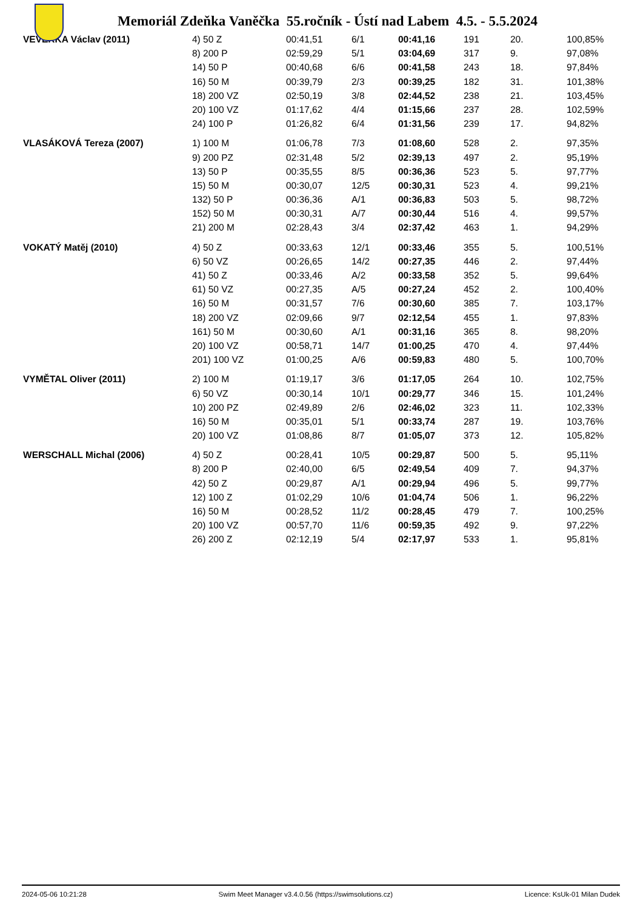Memoriál Zdeňka Vaněčka 55.ročník - Ústí nad Labem 4.5. - 5.5.2024
| VEVERKA Václav (2011) | 4) 50 Z | 00:41,51 | 6/1 | 00:41,16 | 191 | 20. | 100,85% |
| | 8) 200 P | 02:59,29 | 5/1 | 03:04,69 | 317 | 9. | 97,08% |
| | 14) 50 P | 00:40,68 | 6/6 | 00:41,58 | 243 | 18. | 97,84% |
| | 16) 50 M | 00:39,79 | 2/3 | 00:39,25 | 182 | 31. | 101,38% |
| | 18) 200 VZ | 02:50,19 | 3/8 | 02:44,52 | 238 | 21. | 103,45% |
| | 20) 100 VZ | 01:17,62 | 4/4 | 01:15,66 | 237 | 28. | 102,59% |
| | 24) 100 P | 01:26,82 | 6/4 | 01:31,56 | 239 | 17. | 94,82% |
| VLASÁKOVÁ Tereza (2007) | 1) 100 M | 01:06,78 | 7/3 | 01:08,60 | 528 | 2. | 97,35% |
| | 9) 200 PZ | 02:31,48 | 5/2 | 02:39,13 | 497 | 2. | 95,19% |
| | 13) 50 P | 00:35,55 | 8/5 | 00:36,36 | 523 | 5. | 97,77% |
| | 15) 50 M | 00:30,07 | 12/5 | 00:30,31 | 523 | 4. | 99,21% |
| | 132) 50 P | 00:36,36 | A/1 | 00:36,83 | 503 | 5. | 98,72% |
| | 152) 50 M | 00:30,31 | A/7 | 00:30,44 | 516 | 4. | 99,57% |
| | 21) 200 M | 02:28,43 | 3/4 | 02:37,42 | 463 | 1. | 94,29% |
| VOKATÝ Matěj (2010) | 4) 50 Z | 00:33,63 | 12/1 | 00:33,46 | 355 | 5. | 100,51% |
| | 6) 50 VZ | 00:26,65 | 14/2 | 00:27,35 | 446 | 2. | 97,44% |
| | 41) 50 Z | 00:33,46 | A/2 | 00:33,58 | 352 | 5. | 99,64% |
| | 61) 50 VZ | 00:27,35 | A/5 | 00:27,24 | 452 | 2. | 100,40% |
| | 16) 50 M | 00:31,57 | 7/6 | 00:30,60 | 385 | 7. | 103,17% |
| | 18) 200 VZ | 02:09,66 | 9/7 | 02:12,54 | 455 | 1. | 97,83% |
| | 161) 50 M | 00:30,60 | A/1 | 00:31,16 | 365 | 8. | 98,20% |
| | 20) 100 VZ | 00:58,71 | 14/7 | 01:00,25 | 470 | 4. | 97,44% |
| | 201) 100 VZ | 01:00,25 | A/6 | 00:59,83 | 480 | 5. | 100,70% |
| VYMĚTAL Oliver (2011) | 2) 100 M | 01:19,17 | 3/6 | 01:17,05 | 264 | 10. | 102,75% |
| | 6) 50 VZ | 00:30,14 | 10/1 | 00:29,77 | 346 | 15. | 101,24% |
| | 10) 200 PZ | 02:49,89 | 2/6 | 02:46,02 | 323 | 11. | 102,33% |
| | 16) 50 M | 00:35,01 | 5/1 | 00:33,74 | 287 | 19. | 103,76% |
| | 20) 100 VZ | 01:08,86 | 8/7 | 01:05,07 | 373 | 12. | 105,82% |
| WERSCHALL Michal (2006) | 4) 50 Z | 00:28,41 | 10/5 | 00:29,87 | 500 | 5. | 95,11% |
| | 8) 200 P | 02:40,00 | 6/5 | 02:49,54 | 409 | 7. | 94,37% |
| | 42) 50 Z | 00:29,87 | A/1 | 00:29,94 | 496 | 5. | 99,77% |
| | 12) 100 Z | 01:02,29 | 10/6 | 01:04,74 | 506 | 1. | 96,22% |
| | 16) 50 M | 00:28,52 | 11/2 | 00:28,45 | 479 | 7. | 100,25% |
| | 20) 100 VZ | 00:57,70 | 11/6 | 00:59,35 | 492 | 9. | 97,22% |
| | 26) 200 Z | 02:12,19 | 5/4 | 02:17,97 | 533 | 1. | 95,81% |
2024-05-06 10:21:28 Swim Meet Manager v3.4.0.56 (https://swimsolutions.cz) Licence: KsUk-01 Milan Dudek